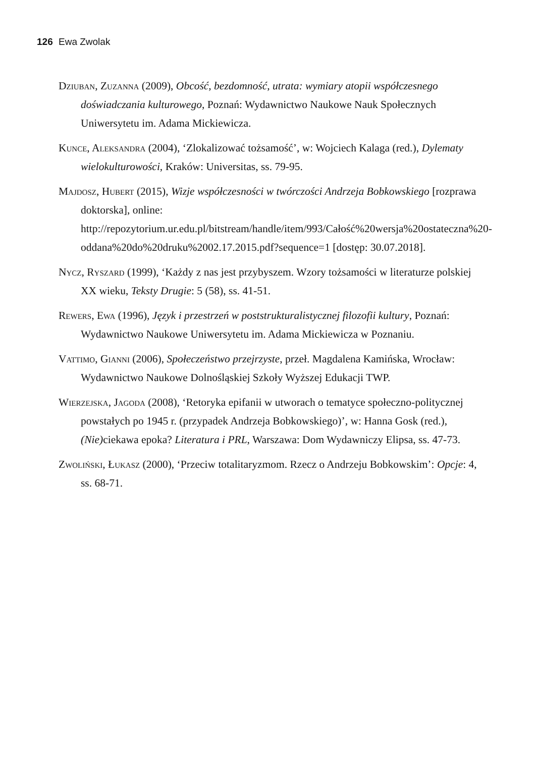126 Ewa Zwolak
Dziuban, Zuzanna (2009), Obcość, bezdomność, utrata: wymiary atopii współczesnego doświadczania kulturowego, Poznań: Wydawnictwo Naukowe Nauk Społecznych Uniwersytetu im. Adama Mickiewicza.
Kunce, Aleksandra (2004), ‘Zlokalizować tożsamość’, w: Wojciech Kalaga (red.), Dylematy wielokulturowości, Kraków: Universitas, ss. 79-95.
Majdosz, Hubert (2015), Wizje współczesności w twórczości Andrzeja Bobkowskiego [rozprawa doktorska], online: http://repozytorium.ur.edu.pl/bitstream/handle/item/993/Całość%20wersja%20ostateczna%20-oddana%20do%20druku%2002.17.2015.pdf?sequence=1 [dostęp: 30.07.2018].
Nycz, Ryszard (1999), ‘Każdy z nas jest przybyszem. Wzory tożsamości w literaturze polskiej XX wieku, Teksty Drugie: 5 (58), ss. 41-51.
Rewers, Ewa (1996), Język i przestrzeń w poststrukturalistycznej filozofii kultury, Poznań: Wydawnictwo Naukowe Uniwersytetu im. Adama Mickiewicza w Poznaniu.
Vattimo, Gianni (2006), Społeczeństwo przejrzyste, przeł. Magdalena Kamińska, Wrocław: Wydawnictwo Naukowe Dolnośląskiej Szkoły Wyższej Edukacji TWP.
Wierzejska, Jagoda (2008), ‘Retoryka epifanii w utworach o tematyce społeczno-politycznej powstałych po 1945 r. (przypadek Andrzeja Bobkowskiego)’, w: Hanna Gosk (red.), (Nie) ciekawa epoka? Literatura i PRL, Warszawa: Dom Wydawniczy Elipsa, ss. 47-73.
Zwoliński, Łukasz (2000), ‘Przeciw totalitaryzmom. Rzecz o Andrzeju Bobkowskim’: Opcje: 4, ss. 68-71.